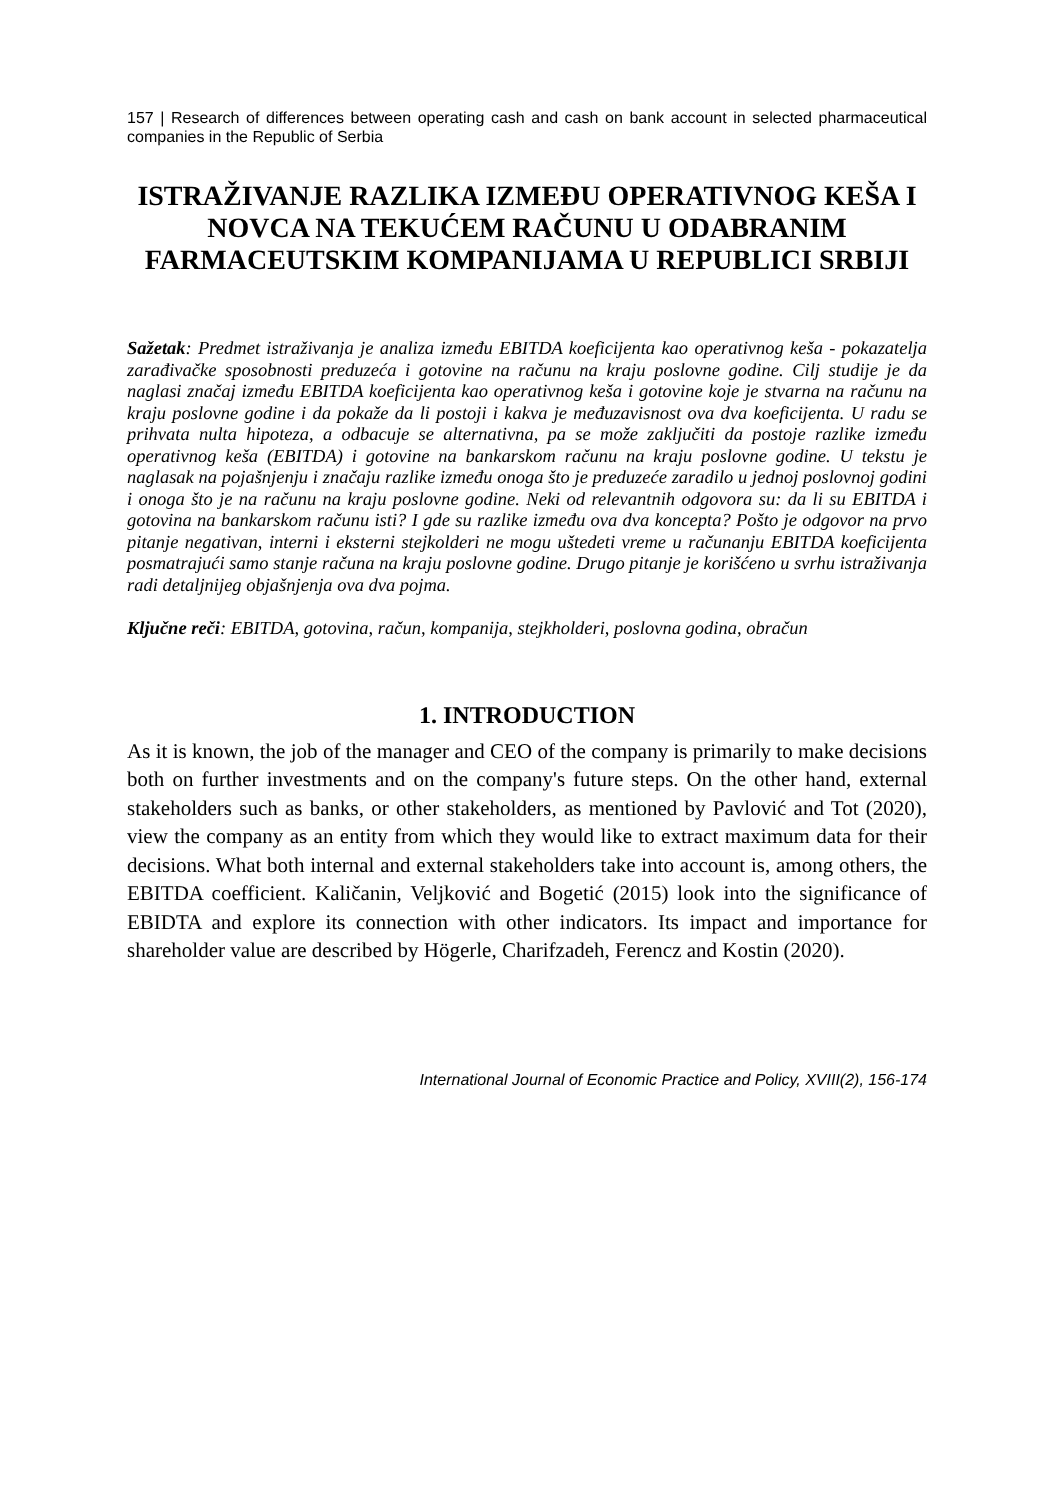157 | Research of differences between operating cash and cash on bank account in selected pharmaceutical companies in the Republic of Serbia
ISTRAŽIVANJE RAZLIKA IZMEĐU OPERATIVNOG KEŠA I NOVCA NA TEKUĆEM RAČUNU U ODABRANIM FARMACEUTSKIM KOMPANIJAMA U REPUBLICI SRBIJI
Sažetak: Predmet istraživanja je analiza između EBITDA koeficijenta kao operativnog keša - pokazatelja zarađivačke sposobnosti preduzeća i gotovine na računu na kraju poslovne godine. Cilj studije je da naglasi značaj između EBITDA koeficijenta kao operativnog keša i gotovine koje je stvarna na računu na kraju poslovne godine i da pokaže da li postoji i kakva je međuzavisnost ova dva koeficijenta. U radu se prihvata nulta hipoteza, a odbacuje se alternativna, pa se može zaključiti da postoje razlike između operativnog keša (EBITDA) i gotovine na bankarskom računu na kraju poslovne godine. U tekstu je naglasak na pojašnjenju i značaju razlike između onoga što je preduzeće zaradilo u jednoj poslovnoj godini i onoga što je na računu na kraju poslovne godine. Neki od relevantnih odgovora su: da li su EBITDA i gotovina na bankarskom računu isti? I gde su razlike između ova dva koncepta? Pošto je odgovor na prvo pitanje negativan, interni i eksterni stejkolderi ne mogu uštedeti vreme u računanju EBITDA koeficijenta posmatrajući samo stanje računa na kraju poslovne godine. Drugo pitanje je korišćeno u svrhu istraživanja radi detaljnijeg objašnjenja ova dva pojma.
Ključne reči: EBITDA, gotovina, račun, kompanija, stejkholderi, poslovna godina, obračun
1. INTRODUCTION
As it is known, the job of the manager and CEO of the company is primarily to make decisions both on further investments and on the company's future steps. On the other hand, external stakeholders such as banks, or other stakeholders, as mentioned by Pavlović and Tot (2020), view the company as an entity from which they would like to extract maximum data for their decisions. What both internal and external stakeholders take into account is, among others, the EBITDA coefficient. Kaličanin, Veljković and Bogetić (2015) look into the significance of EBIDTA and explore its connection with other indicators. Its impact and importance for shareholder value are described by Högerle, Charifzadeh, Ferencz and Kostin (2020).
International Journal of Economic Practice and Policy, XVIII(2), 156-174